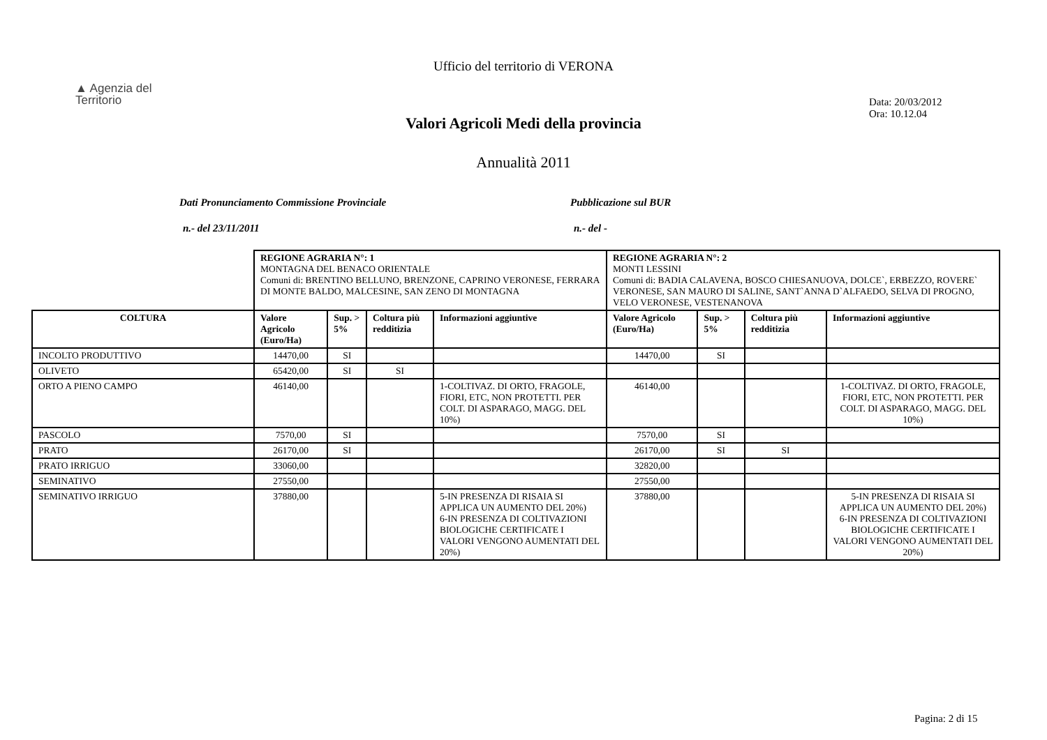Ufficio del territorio di VERONA
▲ Agenzia del
Territorio
Data: 20/03/2012
Ora: 10.12.04
Valori Agricoli Medi della provincia
Annualità 2011
Dati Pronunciamento Commissione Provinciale Pubblicazione sul BUR
n.- del 23/11/2011 n.- del -
| | REGIONE AGRARIA N°: 1 MONTAGNA DEL BENACO ORIENTALE Comuni di: BRENTINO BELLUNO, BRENZONE, CAPRINO VERONESE, FERRARA DI MONTE BALDO, MALCESINE, SAN ZENO DI MONTAGNA | | | | REGIONE AGRARIA N°: 2 MONTI LESSINI Comuni di: BADIA CALAVENA, BOSCO CHIESANUOVA, DOLCE`, ERBEZZO, ROVERE` VERONESE, SAN MAURO DI SALINE, SANT`ANNA D`ALFAEDO, SELVA DI PROGNO, VELO VERONESE, VESTENANOVA | | | |
| COLTURA | Valore Agricolo (Euro/Ha) | Sup. > 5% | Coltura più redditizia | Informazioni aggiuntive | Valore Agricolo (Euro/Ha) | Sup. > 5% | Coltura più redditizia | Informazioni aggiuntive |
| INCOLTO PRODUTTIVO | 14470,00 | SI | | | 14470,00 | SI | | |
| OLIVETO | 65420,00 | SI | SI | | | | | |
| ORTO A PIENO CAMPO | 46140,00 | | | 1-COLTIVAZ. DI ORTO, FRAGOLE, FIORI, ETC, NON PROTETTI. PER COLT. DI ASPARAGO, MAGG. DEL 10%) | 46140,00 | | | 1-COLTIVAZ. DI ORTO, FRAGOLE, FIORI, ETC, NON PROTETTI. PER COLT. DI ASPARAGO, MAGG. DEL 10%) |
| PASCOLO | 7570,00 | SI | | | 7570,00 | SI | | |
| PRATO | 26170,00 | SI | | | 26170,00 | SI | SI | |
| PRATO IRRIGUO | 33060,00 | | | | 32820,00 | | | |
| SEMINATIVO | 27550,00 | | | | 27550,00 | | | |
| SEMINATIVO IRRIGUO | 37880,00 | | | 5-IN PRESENZA DI RISAIA SI APPLICA UN AUMENTO DEL 20%) 6-IN PRESENZA DI COLTIVAZIONI BIOLOGICHE CERTIFICATE I VALORI VENGONO AUMENTATI DEL 20%) | 37880,00 | | | 5-IN PRESENZA DI RISAIA SI APPLICA UN AUMENTO DEL 20%) 6-IN PRESENZA DI COLTIVAZIONI BIOLOGICHE CERTIFICATE I VALORI VENGONO AUMENTATI DEL 20%) |
Pagina: 2 di 15